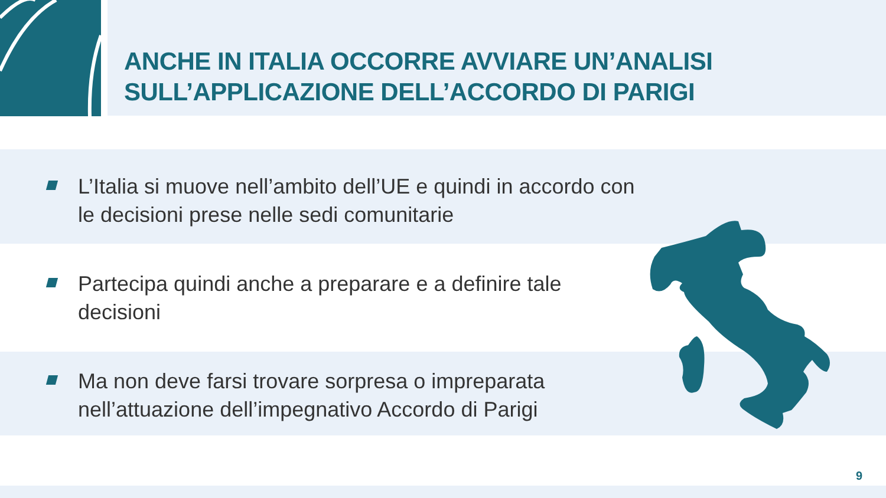ANCHE IN ITALIA OCCORRE AVVIARE UN’ANALISI
SULL’APPLICAZIONE DELL’ACCORDO DI PARIGI
L’Italia si muove nell’ambito dell’UE e quindi in accordo con
le decisioni prese nelle sedi comunitarie
Partecipa quindi anche a preparare e a definire tale
decisioni
Ma non deve farsi trovare sorpresa o impreparata
nell’attuazione dell’impegnativo Accordo di Parigi
9